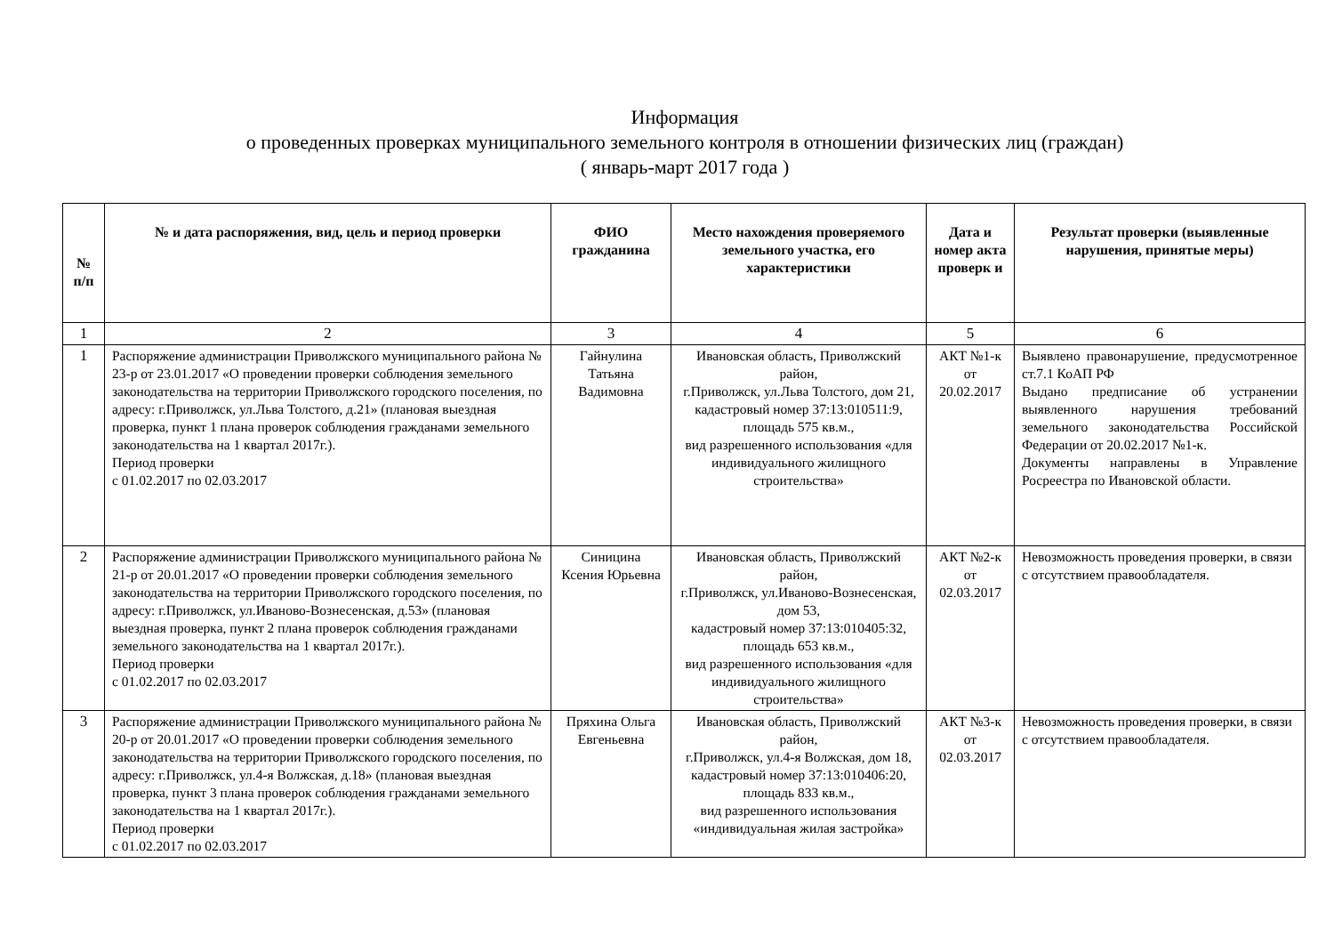Информация
о проведенных проверках муниципального земельного контроля в отношении физических лиц (граждан)
( январь-март 2017 года )
| № п/п | № и дата распоряжения, вид, цель и период проверки | ФИО гражданина | Место нахождения проверяемого земельного участка, его характеристики | Дата и номер акта проверк и | Результат проверки (выявленные нарушения, принятые меры) |
| --- | --- | --- | --- | --- | --- |
| 1 | 2 | 3 | 4 | 5 | 6 |
| 1 | Распоряжение администрации Приволжского муниципального района № 23-р от 23.01.2017 «О проведении проверки соблюдения земельного законодательства на территории Приволжского городского поселения, по адресу: г.Приволжск, ул.Льва Толстого, д.21» (плановая выездная проверка, пункт 1 плана проверок соблюдения гражданами земельного законодательства на 1 квартал 2017г.). Период проверки с 01.02.2017 по 02.03.2017 | Гайнулина Татьяна Вадимовна | Ивановская область, Приволжский район, г.Приволжск, ул.Льва Толстого, дом 21, кадастровый номер 37:13:010511:9, площадь 575 кв.м., вид разрешенного использования «для индивидуального жилищного строительства» | АКТ №1-к от 20.02.2017 | Выявлено правонарушение, предусмотренное ст.7.1 КоАП РФ Выдано предписание об устранении выявленного нарушения требований земельного законодательства Российской Федерации от 20.02.2017 №1-к. Документы направлены в Управление Росреестра по Ивановской области. |
| 2 | Распоряжение администрации Приволжского муниципального района № 21-р от 20.01.2017 «О проведении проверки соблюдения земельного законодательства на территории Приволжского городского поселения, по адресу: г.Приволжск, ул.Иваново-Вознесенская, д.53» (плановая выездная проверка, пункт 2 плана проверок соблюдения гражданами земельного законодательства на 1 квартал 2017г.). Период проверки с 01.02.2017 по 02.03.2017 | Синицина Ксения Юрьевна | Ивановская область, Приволжский район, г.Приволжск, ул.Иваново-Вознесенская, дом 53, кадастровый номер 37:13:010405:32, площадь 653 кв.м., вид разрешенного использования «для индивидуального жилищного строительства» | АКТ №2-к от 02.03.2017 | Невозможность проведения проверки, в связи с отсутствием правообладателя. |
| 3 | Распоряжение администрации Приволжского муниципального района № 20-р от 20.01.2017 «О проведении проверки соблюдения земельного законодательства на территории Приволжского городского поселения, по адресу: г.Приволжск, ул.4-я Волжская, д.18» (плановая выездная проверка, пункт 3 плана проверок соблюдения гражданами земельного законодательства на 1 квартал 2017г.). Период проверки с 01.02.2017 по 02.03.2017 | Пряхина Ольга Евгеньевна | Ивановская область, Приволжский район, г.Приволжск, ул.4-я Волжская, дом 18, кадастровый номер 37:13:010406:20, площадь 833 кв.м., вид разрешенного использования «индивидуальная жилая застройка» | АКТ №3-к от 02.03.2017 | Невозможность проведения проверки, в связи с отсутствием правообладателя. |